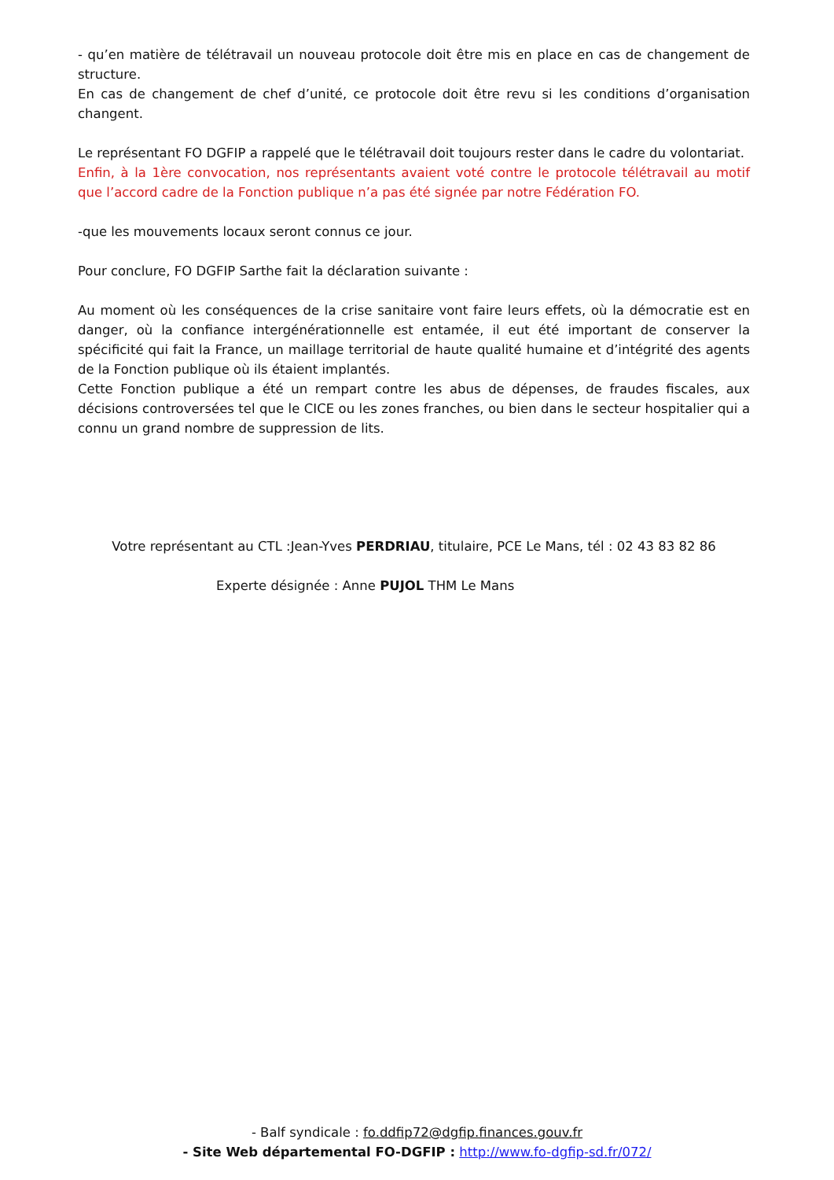- qu’en matière de télétravail un nouveau protocole doit être mis en place en cas de changement de structure.
En cas de changement de chef d’unité, ce protocole doit être revu si les conditions d’organisation changent.
Le représentant FO DGFIP a rappelé que le télétravail doit toujours rester dans le cadre du volontariat.
Enfin, à la 1ère convocation, nos représentants avaient voté contre le protocole télétravail au motif que l’accord cadre de la Fonction publique n’a pas été signée par notre Fédération FO.
-que les mouvements locaux seront connus ce jour.
Pour conclure, FO DGFIP Sarthe fait la déclaration suivante :
Au moment où les conséquences de la crise sanitaire vont faire leurs effets, où la démocratie est en danger, où la confiance intergénérationnelle est entamée, il eut été important de conserver la spécificité qui fait la France, un maillage territorial de haute qualité humaine et d’intégrité des agents de la Fonction publique où ils étaient implantés.
Cette Fonction publique a été un rempart contre les abus de dépenses, de fraudes fiscales, aux décisions controversées tel que le CICE ou les zones franches, ou bien dans le secteur hospitalier qui a connu un grand nombre de suppression de lits.
Votre représentant au CTL :Jean-Yves PERDRIAU, titulaire, PCE Le Mans, tél : 02 43 83 82 86
Experte désignée : Anne PUJOL THM Le Mans
- Balf syndicale : fo.ddfip72@dgfip.finances.gouv.fr
- Site Web départemental FO-DGFIP : http://www.fo-dgfip-sd.fr/072/